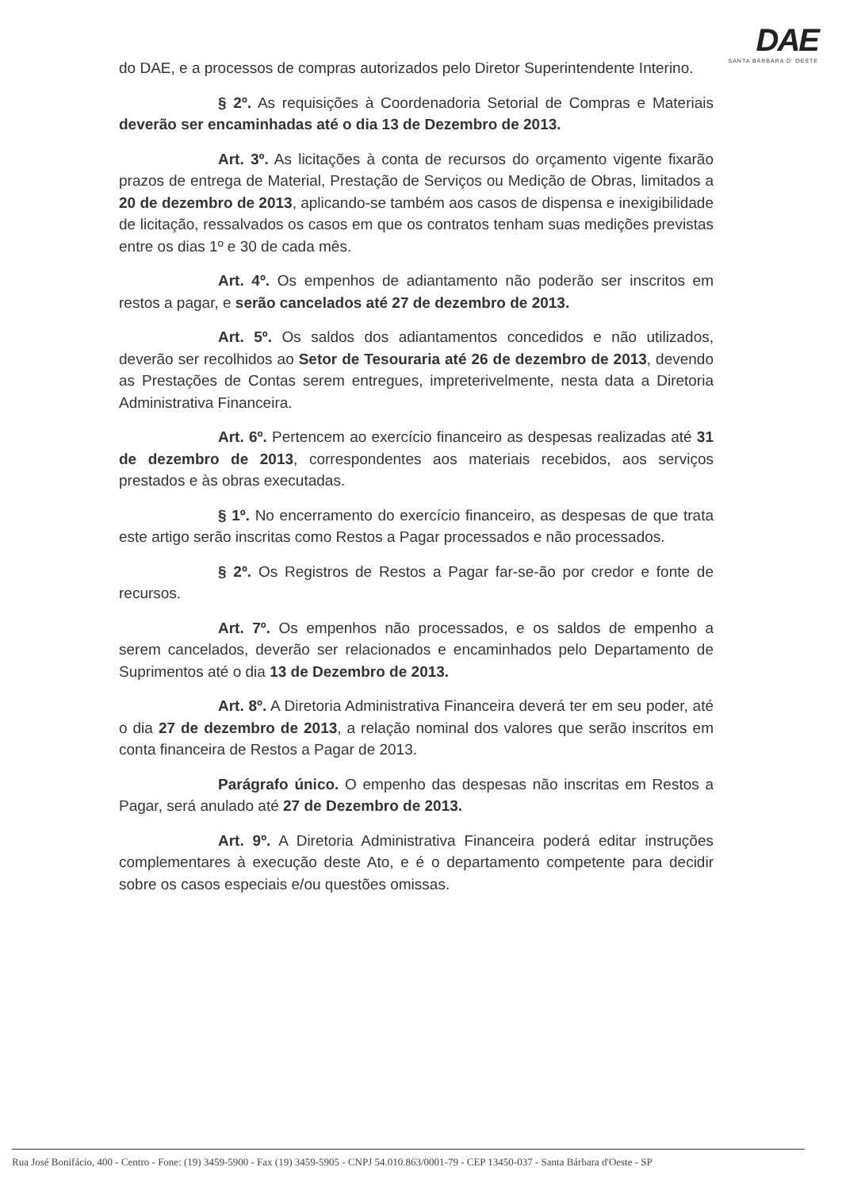DAE
SANTA BÁRBARA D' OESTE
do DAE, e a processos de compras autorizados pelo Diretor Superintendente Interino.
§ 2º. As requisições à Coordenadoria Setorial de Compras e Materiais deverão ser encaminhadas até o dia 13 de Dezembro de 2013.
Art. 3º. As licitações à conta de recursos do orçamento vigente fixarão prazos de entrega de Material, Prestação de Serviços ou Medição de Obras, limitados a 20 de dezembro de 2013, aplicando-se também aos casos de dispensa e inexigibilidade de licitação, ressalvados os casos em que os contratos tenham suas medições previstas entre os dias 1º e 30 de cada mês.
Art. 4º. Os empenhos de adiantamento não poderão ser inscritos em restos a pagar, e serão cancelados até 27 de dezembro de 2013.
Art. 5º. Os saldos dos adiantamentos concedidos e não utilizados, deverão ser recolhidos ao Setor de Tesouraria até 26 de dezembro de 2013, devendo as Prestações de Contas serem entregues, impreterivelmente, nesta data a Diretoria Administrativa Financeira.
Art. 6º. Pertencem ao exercício financeiro as despesas realizadas até 31 de dezembro de 2013, correspondentes aos materiais recebidos, aos serviços prestados e às obras executadas.
§ 1º. No encerramento do exercício financeiro, as despesas de que trata este artigo serão inscritas como Restos a Pagar processados e não processados.
§ 2º. Os Registros de Restos a Pagar far-se-ão por credor e fonte de recursos.
Art. 7º. Os empenhos não processados, e os saldos de empenho a serem cancelados, deverão ser relacionados e encaminhados pelo Departamento de Suprimentos até o dia 13 de Dezembro de 2013.
Art. 8º. A Diretoria Administrativa Financeira deverá ter em seu poder, até o dia 27 de dezembro de 2013, a relação nominal dos valores que serão inscritos em conta financeira de Restos a Pagar de 2013.
Parágrafo único. O empenho das despesas não inscritas em Restos a Pagar, será anulado até 27 de Dezembro de 2013.
Art. 9º. A Diretoria Administrativa Financeira poderá editar instruções complementares à execução deste Ato, e é o departamento competente para decidir sobre os casos especiais e/ou questões omissas.
Rua José Bonifácio, 400 - Centro - Fone: (19) 3459-5900 - Fax (19) 3459-5905 - CNPJ 54.010.863/0001-79 - CEP 13450-037 - Santa Bárbara d'Oeste - SP